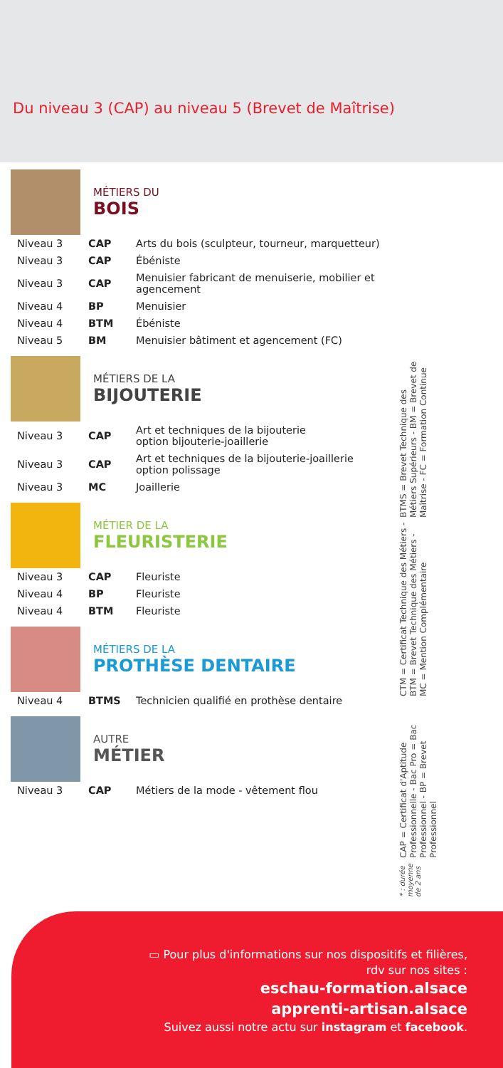Du niveau 3 (CAP) au niveau 5 (Brevet de Maîtrise)
MÉTIERS DU
BOIS
| Niveau 3 | CAP | Arts du bois (sculpteur, tourneur, marquetteur) |
| Niveau 3 | CAP | Ébéniste |
| Niveau 3 | CAP | Menuisier fabricant de menuiserie, mobilier et agencement |
| Niveau 4 | BP | Menuisier |
| Niveau 4 | BTM | Ébéniste |
| Niveau 5 | BM | Menuisier bâtiment et agencement (FC) |
MÉTIERS DE LA
BIJOUTERIE
| Niveau 3 | CAP | Art et techniques de la bijouterie option bijouterie-joaillerie |
| Niveau 3 | CAP | Art et techniques de la bijouterie-joaillerie option polissage |
| Niveau 3 | MC | Joaillerie |
MÉTIER DE LA
FLEURISTERIE
| Niveau 3 | CAP | Fleuriste |
| Niveau 4 | BP | Fleuriste |
| Niveau 4 | BTM | Fleuriste |
MÉTIERS DE LA
PROTHÈSE DENTAIRE
| Niveau 4 | BTMS | Technicien qualifié en prothèse dentaire |
AUTRE
MÉTIER
| Niveau 3 | CAP | Métiers de la mode - vêtement flou |
* : durée moyenne de 2 ans
CAP = Certificat d'Aptitude Professionnelle - Bac Pro = Bac Professionnel - BP = Brevet Professionnel
CTM = Certificat Technique des Métiers - BTM = Brevet Technique des Métiers - MC = Mention Complémentaire
BTMS = Brevet Technique des Métiers Supérieurs - BM = Brevet de Maîtrise - FC = Formation Continue
▭ Pour plus d'informations sur nos dispositifs et filières,
rdv sur nos sites :
eschau-formation.alsace
apprenti-artisan.alsace
Suivez aussi notre actu sur instagram et facebook.